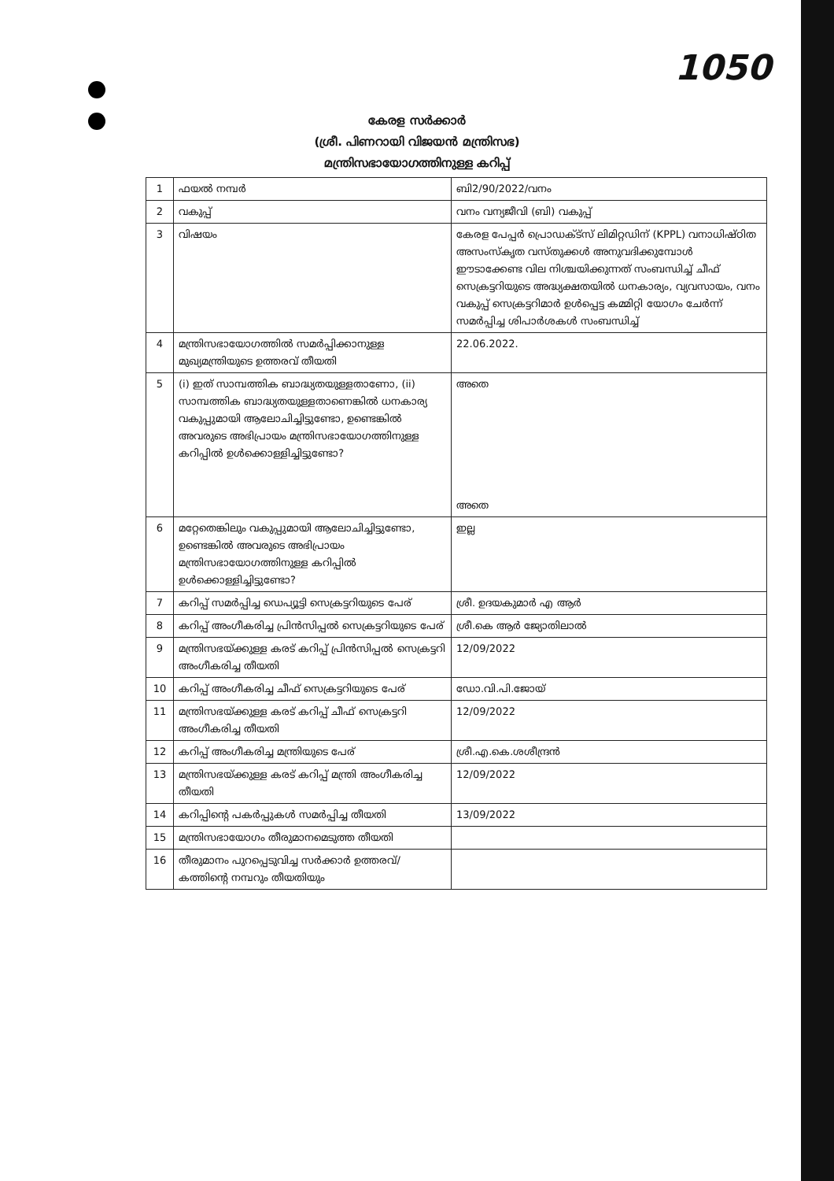1050
കേരള സർക്കാർ
(ശ്രീ. പിണറായി വിജയൻ മന്ത്രിസഭ)
മന്ത്രിസഭായോഗത്തിനുള്ള കറിപ്പ്
| 1 | ഫയൽ നമ്പർ | ബി2/90/2022/വനം |
| 2 | വകുപ്പ് | വനം വന്യജീവി (ബി) വകുപ്പ് |
| 3 | വിഷയം | കേരള പേപ്പർ പ്രൊഡക്ട്സ് ലിമിറ്റഡിന് (KPPL) വനാധിഷ്ഠിത അസംസ്കൃത വസ്തുക്കൾ അനുവദിക്കുമ്പോൾ ഈടാക്കേണ്ട വില നിശ്ചയിക്കുന്നത് സംബന്ധിച്ച് ചീഫ് സെക്രട്ടറിയുടെ അദ്ധ്യക്ഷതയിൽ ധനകാര്യം, വ്യവസായം, വനം വകുപ്പ് സെക്രട്ടറിമാർ ഉൾപ്പെട്ട കമ്മിറ്റി യോഗം ചേർന്ന് സമർപ്പിച്ച ശിപാർശകൾ സംബന്ധിച്ച് |
| 4 | മന്ത്രിസഭായോഗത്തിൽ സമർപ്പിക്കാനുള്ള മുഖ്യമന്ത്രിയുടെ ഉത്തരവ് തീയതി | 22.06.2022. |
| 5 | (i) ഇത് സാമ്പത്തിക ബാദ്ധ്യതയുള്ളതാണോ, (ii) സാമ്പത്തിക ബാദ്ധ്യതയുള്ളതാണെങ്കിൽ ധനകാര്യ വകുപ്പുമായി ആലോചിച്ചിട്ടുണ്ടോ, ഉണ്ടെങ്കിൽ അവരുടെ അഭിപ്രായം മന്ത്രിസഭായോഗത്തിനുള്ള കറിപ്പിൽ ഉൾക്കൊള്ളിച്ചിട്ടുണ്ടോ? | അതെ അതെ |
| 6 | മറ്റേതെങ്കിലും വകുപ്പുമായി ആലോചിച്ചിട്ടുണ്ടോ, ഉണ്ടെങ്കിൽ അവരുടെ അഭിപ്രായം മന്ത്രിസഭായോഗത്തിനുള്ള കറിപ്പിൽ ഉൾക്കൊള്ളിച്ചിട്ടുണ്ടോ? | ഇല്ല |
| 7 | കറിപ്പ് സമർപ്പിച്ച ഡെപ്യൂട്ടി സെക്രട്ടറിയുടെ പേര് | ശ്രീ. ഉദയകുമാർ എ ആർ |
| 8 | കറിപ്പ് അംഗീകരിച്ച പ്രിൻസിപ്പൽ സെക്രട്ടറിയുടെ പേര് | ശ്രീ.കെ ആർ ജ്യോതിലാൽ |
| 9 | മന്ത്രിസഭയ്ക്കുള്ള കരട് കറിപ്പ് പ്രിൻസിപ്പൽ സെക്രട്ടറി അംഗീകരിച്ച തീയതി | 12/09/2022 |
| 10 | കറിപ്പ് അംഗീകരിച്ച ചീഫ് സെക്രട്ടറിയുടെ പേര് | ഡോ.വി.പി.ജോയ് |
| 11 | മന്ത്രിസഭയ്ക്കുള്ള കരട് കറിപ്പ് ചീഫ് സെക്രട്ടറി അംഗീകരിച്ച തീയതി | 12/09/2022 |
| 12 | കറിപ്പ് അംഗീകരിച്ച മന്ത്രിയുടെ പേര് | ശ്രീ.എ.കെ.ശശീന്ദ്രൻ |
| 13 | മന്ത്രിസഭയ്ക്കുള്ള കരട് കറിപ്പ് മന്ത്രി അംഗീകരിച്ച തീയതി | 12/09/2022 |
| 14 | കറിപ്പിന്റെ പകർപ്പുകൾ സമർപ്പിച്ച തീയതി | 13/09/2022 |
| 15 | മന്ത്രിസഭായോഗം തീരുമാനമെടുത്ത തീയതി | |
| 16 | തീരുമാനം പുറപ്പെടുവിച്ച സർക്കാർ ഉത്തരവ്/ കത്തിന്റെ നമ്പറും തീയതിയും | |